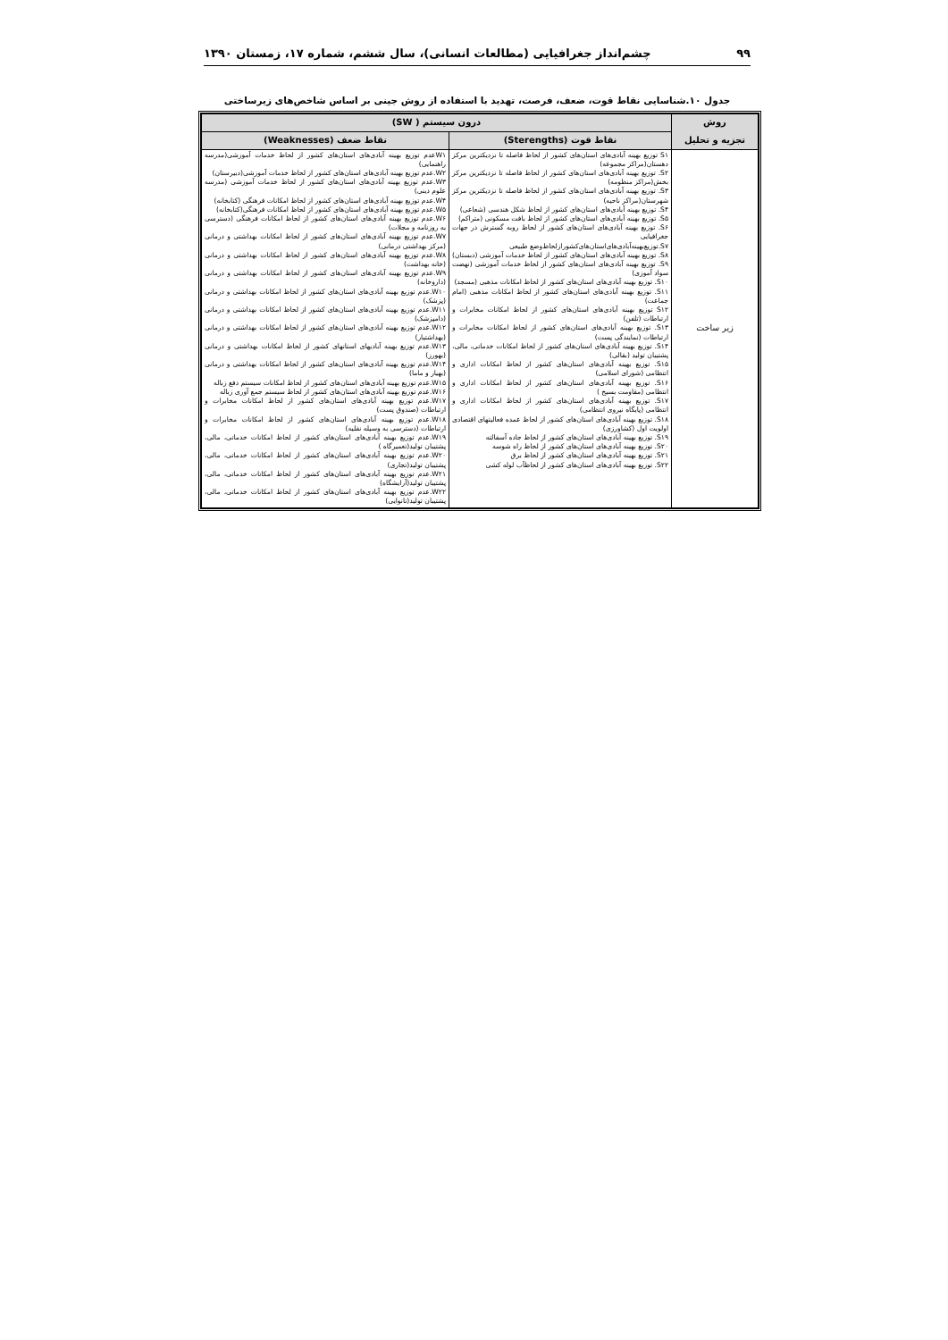۹۹ چشم‌انداز جغرافیایی (مطالعات انسانی)، سال ششم، شماره ۱۷، زمستان ۱۳۹۰
جدول ۱۰.شناسایی نقاط قوت، ضعف، فرصت، تهدید با استفاده از روش جینی بر اساس شاخص‌های زیرساختی
| روش تجزیه و تحلیل | درون سیستم ( SW) | |
| --- | --- | --- |
| | نقاط قوت (Sterengths) | نقاط ضعف (Weaknesses) |
| زیر ساخت | S۱ توزیع بهینه آبادی‌های استان‌های کشور از لحاظ فاصله تا نزدیکترین مرکز دهستان(مراکز مجموعه) S۲. توزیع بهینه آبادی‌های استان‌های کشور از لحاظ فاصله تا نزدیکترین مرکز بخش(مراکز منظومه) S۳. توزیع بهینه آبادی‌های استان‌های کشور از لحاظ فاصله تا نزدیکترین مرکز شهرستان(مراکز ناحیه) S۴. توزیع بهینه آبادی‌های استان‌های کشور از لحاظ شکل هندسی (شعاعی) S۵. توزیع بهینه آبادی‌های استان‌های کشور از لحاظ بافت مسکونی (متراکم) S۶. توزیع بهینه آبادی‌های استان‌های کشور از لحاظ روبه گسترش در جهات جغرافیایی S۷.توزیع‌بهینه‌آبادی‌های‌استان‌های‌کشوراز‌لحاظ‌وضع طبیعی S۸. توزیع بهینه آبادی‌های استان‌های کشور از لحاظ خدمات آموزشی (دبستان) S۹. توزیع بهینه آبادی‌های استان‌های کشور از لحاظ خدمات آموزشی (نهضت سواد آموزی) S۱۰. توزیع بهینه آبادی‌های استان‌های کشور از لحاظ امکانات مذهبی (مسجد) S۱۱. توزیع بهینه آبادی‌های استان‌های کشور از لحاظ امکانات مذهبی (امام جماعت) S۱۲ توزیع بهینه آبادی‌های استان‌های کشور از لحاظ امکانات مخابرات و ارتباطات (تلفن) S۱۳. توزیع بهینه آبادی‌های استان‌های کشور از لحاظ امکانات مخابرات و ارتباطات (نمایندگی پست) S۱۴. توزیع بهینه آبادی‌های استان‌های کشور از لحاظ امکانات خدماتی، مالی، پشتیبان تولید (بقالی) S۱۵. توزیع بهینه آبادی‌های استان‌های کشور از لحاظ امکانات اداری و انتظامی (شورای اسلامی) S۱۶. توزیع بهینه آبادی‌های استان‌های کشور از لحاظ امکانات اداری و انتظامی (مقاومت بسیج ) S۱۷. توزیع بهینه آبادی‌های استان‌های کشور از لحاظ امکانات اداری و انتظامی (پایگاه نیروی انتظامی) S۱۸. توزیع بهینه آبادی‌های استان‌های کشور از لحاظ عمده فعالیتهای اقتصادی اولویت اول (کشاورزی) S۱۹. توزیع بهینه آبادی‌های استان‌های کشور از لحاظ جاده آسفالته S۲۰. توزیع بهینه آبادی‌های استان‌های کشور از لحاظ راه شوسه S۲۱. توزیع بهینه آبادی‌های استان‌های کشور از لحاظ برق S۲۲. توزیع بهینه آبادی‌های استان‌های کشور از لحاظآب لوله کشی | W۱عدم توزیع بهینه آبادی‌های استان‌های کشور از لحاظ خدمات آموزشی(مدرسه راهنمایی) W۲.عدم توزیع بهینه آبادی‌های استان‌های کشور از لحاظ خدمات آموزشی(دبیرستان) W۳.عدم توزیع بهینه آبادی‌های استان‌های کشور از لحاظ خدمات آموزشی (مدرسه علوم دینی) W۴.عدم توزیع بهینه آبادی‌های استان‌های کشور از لحاظ امکانات فرهنگی (کتابخانه) W۵.عدم توزیع بهینه آبادی‌های استان‌های کشور از لحاظ امکانات فرهنگی(کتابخانه) W۶.عدم توزیع بهینه آبادی‌های استان‌های کشور از لحاظ امکانات فرهنگی (دسترسی به روزنامه و مجلات) W۷.عدم توزیع بهینه آبادی‌های استان‌های کشور از لحاظ امکانات بهداشتی و درمانی (مرکز بهداشتی درمانی) W۸.عدم توزیع بهینه آبادی‌های استان‌های کشور از لحاظ امکانات بهداشتی و درمانی (خانه بهداشت) W۹.عدم توزیع بهینه آبادی‌های استان‌های کشور از لحاظ امکانات بهداشتی و درمانی (داروخانه) W۱۰.عدم توزیع بهینه آبادی‌های استان‌های کشور از لحاظ امکانات بهداشتی و درمانی (پزشک) W۱۱.عدم توزیع بهینه آبادی‌های استان‌های کشور از لحاظ امکانات بهداشتی و درمانی (دامپزشک) W۱۲.عدم توزیع بهینه آبادی‌های استان‌های کشور از لحاظ امکانات بهداشتی و درمانی (بهداشتیار) W۱۳.عدم توزیع بهینه آبادیهای استانهای کشور از لحاظ امکانات بهداشتی و درمانی (بهورز) W۱۴.عدم توزیع بهینه آبادی‌های استان‌های کشور از لحاظ امکانات بهداشتی و درمانی (بهیار و ماما) W۱۵.عدم توزیع بهینه آبادی‌های استان‌های کشور از لحاظ امکانات سیستم دفع زباله W۱۶.عدم توزیع بهینه آبادی‌های استان‌های کشور از لحاظ سیستم جمع آوری زباله W۱۷.عدم توزیع بهینه آبادی‌های استان‌های کشور از لحاظ امکانات مخابرات و ارتباطات (صندوق پست) W۱۸.عدم توزیع بهینه آبادی‌های استان‌های کشور از لحاظ امکانات مخابرات و ارتباطات (دسترسی به وسیله نقلیه) W۱۹.عدم توزیع بهینه آبادی‌های استان‌های کشور از لحاظ امکانات خدماتی، مالی، پشتیبان تولید(تعمیرگاه ) W۲۰.عدم توزیع بهینه آبادی‌های استان‌های کشور از لحاظ امکانات خدماتی، مالی، پشتیبان تولید(تجاری) W۲۱.عدم توزیع بهینه آبادی‌های استان‌های کشور از لحاظ امکانات خدماتی، مالی، پشتیبان تولید(آرایشگاه) W۲۲.عدم توزیع بهینه آبادی‌های استان‌های کشور از لحاظ امکانات خدماتی، مالی، پشتیبان تولید(نانوایی) |